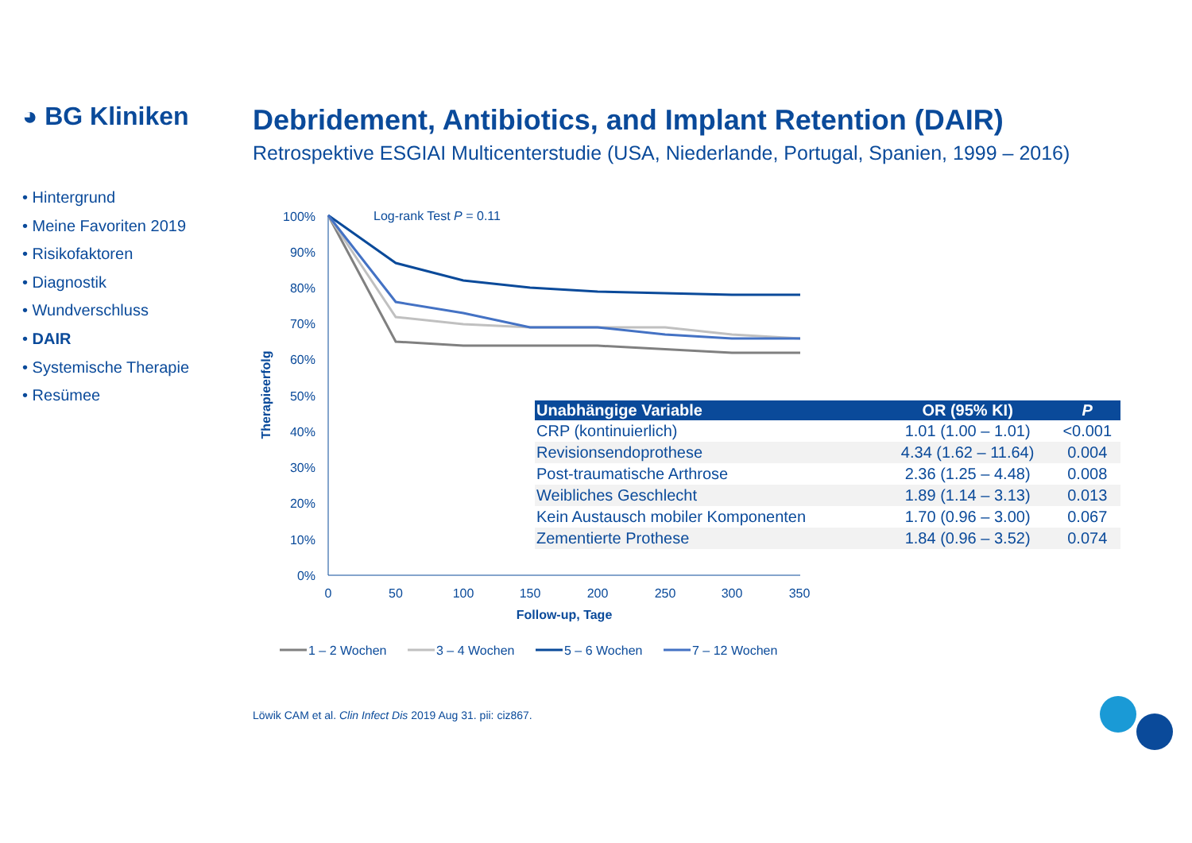◕ BG Kliniken
Debridement, Antibiotics, and Implant Retention (DAIR)
Retrospektive ESGIAI Multicenterstudie (USA, Niederlande, Portugal, Spanien, 1999 – 2016)
• Hintergrund
• Meine Favoriten 2019
• Risikofaktoren
• Diagnostik
• Wundverschluss
• DAIR
• Systemische Therapie
• Resümee
Log-rank Test P = 0.11
100%
90%
80%
70%
60%
50%
40%
30%
20%
10%
0%
0
50
100
150
200
250
300
350
Follow-up, Tage
Therapieerfolg
1 – 2 Wochen
3 – 4 Wochen
5 – 6 Wochen
7 – 12 Wochen
| Unabhängige Variable | OR (95% KI) | P |
| --- | --- | --- |
| CRP (kontinuierlich) | 1.01 (1.00 – 1.01) | <0.001 |
| Revisionsendoprothese | 4.34 (1.62 – 11.64) | 0.004 |
| Post-traumatische Arthrose | 2.36 (1.25 – 4.48) | 0.008 |
| Weibliches Geschlecht | 1.89 (1.14 – 3.13) | 0.013 |
| Kein Austausch mobiler Komponenten | 1.70 (0.96 – 3.00) | 0.067 |
| Zementierte Prothese | 1.84 (0.96 – 3.52) | 0.074 |
Löwik CAM et al. Clin Infect Dis 2019 Aug 31. pii: ciz867.